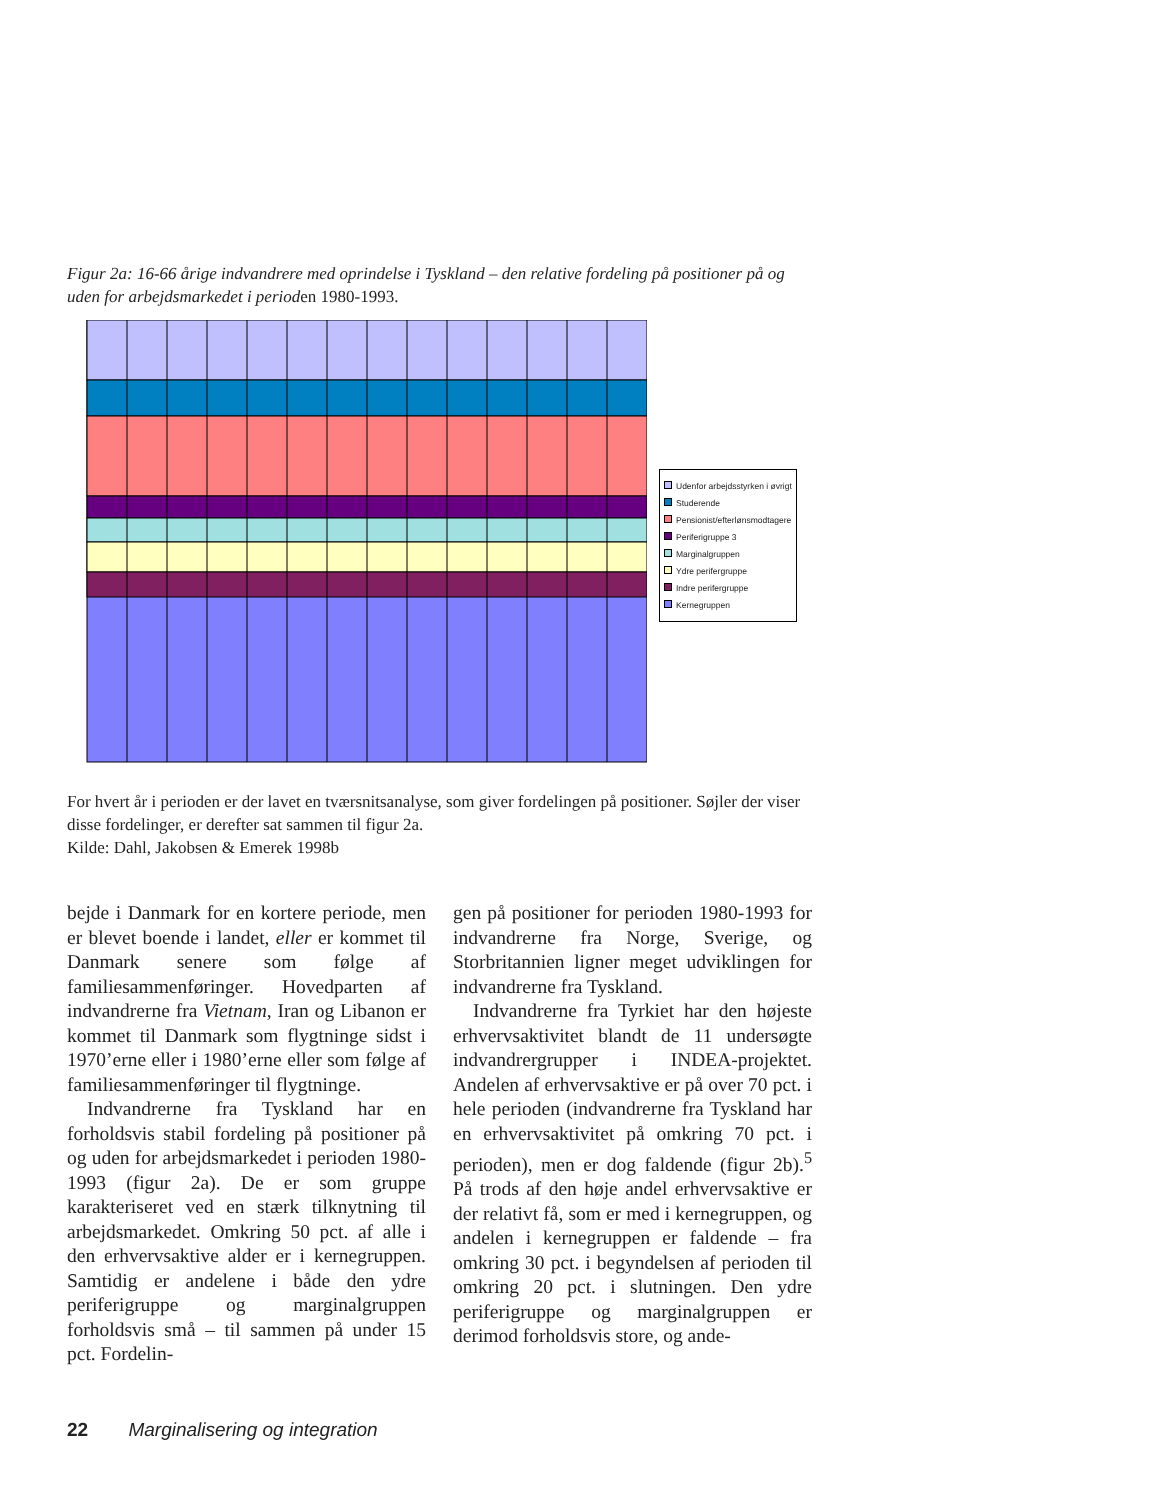Figur 2a: 16-66 årige indvandrere med oprindelse i Tyskland – den relative fordeling på positioner på og uden for arbejdsmarkedet i perioden 1980-1993.
Udenfor arbejdsstyrken i øvrigt
Studerende
Pensionist/efterlønsmodtagere
Periferigruppe 3
Marginalgruppen
Ydre perifergruppe
Indre perifergruppe
Kernegruppen
For hvert år i perioden er der lavet en tværsnitsanalyse, som giver fordelingen på positioner. Søjler der viser disse fordelinger, er derefter sat sammen til figur 2a.
Kilde: Dahl, Jakobsen & Emerek 1998b
bejde i Danmark for en kortere periode, men er blevet boende i landet, eller er kommet til Danmark senere som følge af familiesammenføringer. Hovedparten af indvandrerne fra Vietnam, Iran og Libanon er kommet til Danmark som flygtninge sidst i 1970’erne eller i 1980’erne eller som følge af familiesammenføringer til flygtninge.
Indvandrerne fra Tyskland har en forholdsvis stabil fordeling på positioner på og uden for arbejdsmarkedet i perioden 1980-1993 (figur 2a). De er som gruppe karakteriseret ved en stærk tilknytning til arbejdsmarkedet. Omkring 50 pct. af alle i den erhvervsaktive alder er i kernegruppen. Samtidig er andelene i både den ydre periferigruppe og marginalgruppen forholdsvis små – til sammen på under 15 pct. Fordelin-
gen på positioner for perioden 1980-1993 for indvandrerne fra Norge, Sverige, og Storbritannien ligner meget udviklingen for indvandrerne fra Tyskland.
Indvandrerne fra Tyrkiet har den højeste erhvervsaktivitet blandt de 11 undersøgte indvandrergrupper i INDEA-projektet. Andelen af erhvervsaktive er på over 70 pct. i hele perioden (indvandrerne fra Tyskland har en erhvervsaktivitet på omkring 70 pct. i perioden), men er dog faldende (figur 2b).<sup>5</sup> På trods af den høje andel erhvervsaktive er der relativt få, som er med i kernegruppen, og andelen i kernegruppen er faldende – fra omkring 30 pct. i begyndelsen af perioden til omkring 20 pct. i slutningen. Den ydre periferigruppe og marginalgruppen er derimod forholdsvis store, og ande-
22 Marginalisering og integration